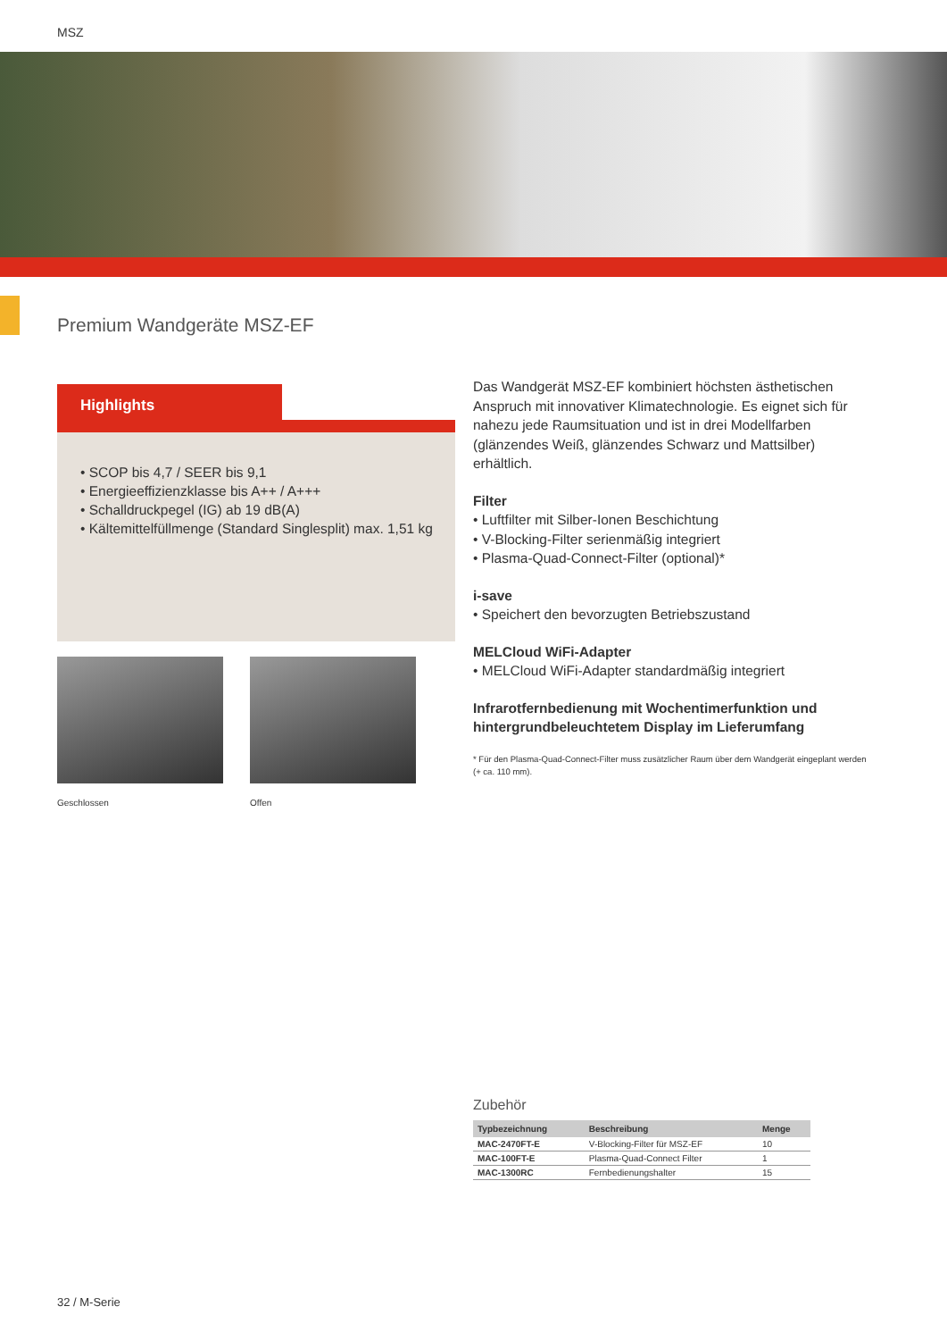MSZ
Premium Wandgeräte MSZ-EF
Highlights
• SCOP bis 4,7 / SEER bis 9,1
• Energieeffizienzklasse bis A++ / A+++
• Schalldruckpegel (IG) ab 19 dB(A)
• Kältemittelfüllmenge (Standard Singlesplit) max. 1,51 kg
Geschlossen Offen
Das Wandgerät MSZ-EF kombiniert höchsten ästhetischen Anspruch mit innovativer Klimatechnologie. Es eignet sich für nahezu jede Raumsituation und ist in drei Modellfarben (glänzendes Weiß, glänzendes Schwarz und Mattsilber) erhältlich.
Filter
• Luftfilter mit Silber-Ionen Beschichtung
• V-Blocking-Filter serienmäßig integriert
• Plasma-Quad-Connect-Filter (optional)*
i-save
• Speichert den bevorzugten Betriebszustand
MELCloud WiFi-Adapter
• MELCloud WiFi-Adapter standardmäßig integriert
Infrarotfernbedienung mit Wochentimerfunktion und hintergrundbeleuchtetem Display im Lieferumfang
* Für den Plasma-Quad-Connect-Filter muss zusätzlicher Raum über dem Wandgerät eingeplant werden (+ ca. 110 mm).
Zubehör
| Typbezeichnung | Beschreibung | Menge |
| --- | --- | --- |
| MAC-2470FT-E | V-Blocking-Filter für MSZ-EF | 10 |
| MAC-100FT-E | Plasma-Quad-Connect Filter | 1 |
| MAC-1300RC | Fernbedienungshalter | 15 |
32 / M-Serie